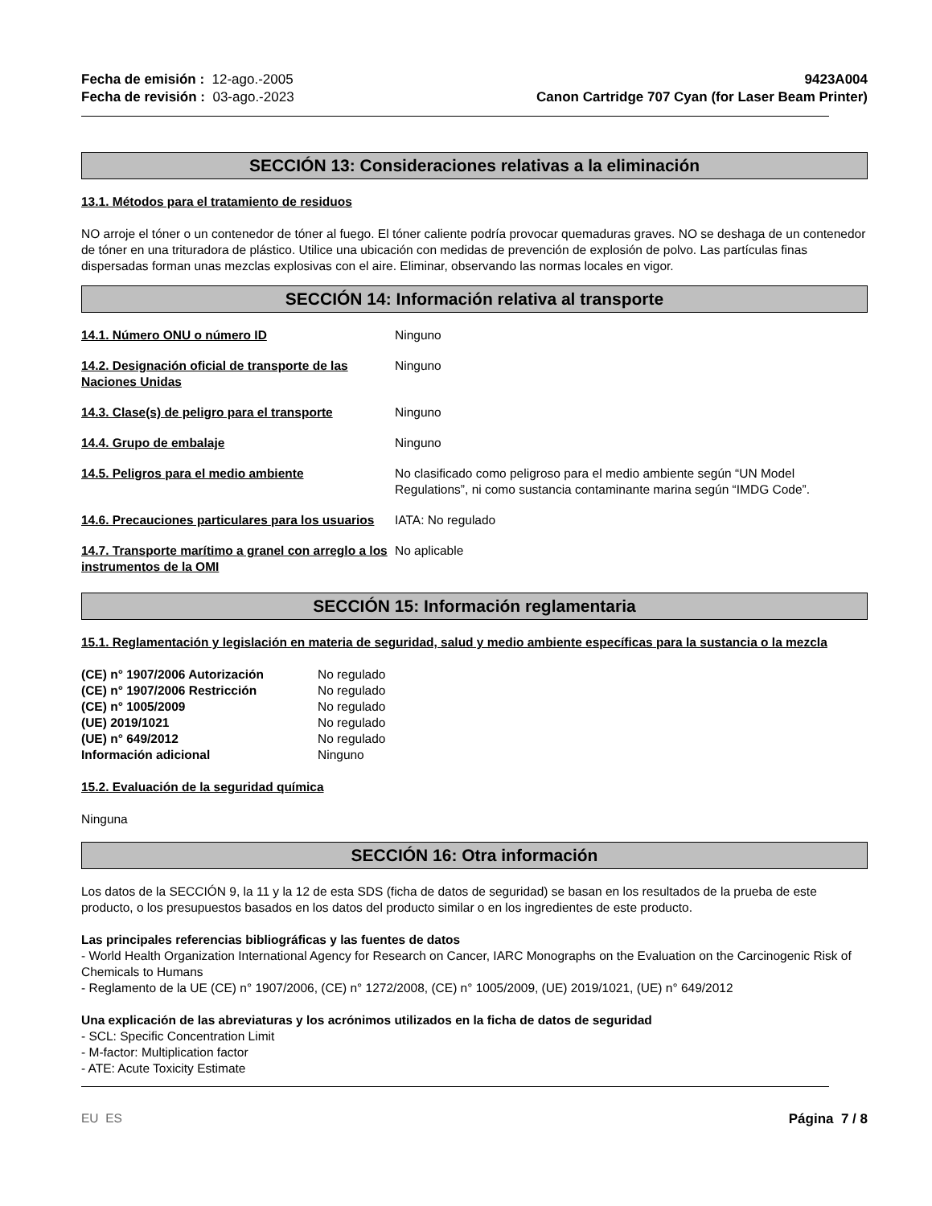Fecha de emisión : 12-ago.-2005
Fecha de revisión : 03-ago.-2023
9423A004
Canon Cartridge 707 Cyan (for Laser Beam Printer)
SECCIÓN 13: Consideraciones relativas a la eliminación
13.1. Métodos para el tratamiento de residuos
NO arroje el tóner o un contenedor de tóner al fuego. El tóner caliente podría provocar quemaduras graves. NO se deshaga de un contenedor de tóner en una trituradora de plástico. Utilice una ubicación con medidas de prevención de explosión de polvo. Las partículas finas dispersadas forman unas mezclas explosivas con el aire. Eliminar, observando las normas locales en vigor.
SECCIÓN 14: Información relativa al transporte
| 14.1. Número ONU o número ID | Ninguno |
| 14.2. Designación oficial de transporte de las Naciones Unidas | Ninguno |
| 14.3. Clase(s) de peligro para el transporte | Ninguno |
| 14.4. Grupo de embalaje | Ninguno |
| 14.5. Peligros para el medio ambiente | No clasificado como peligroso para el medio ambiente según “UN Model Regulations”, ni como sustancia contaminante marina según “IMDG Code”. |
| 14.6. Precauciones particulares para los usuarios | IATA: No regulado |
| 14.7. Transporte marítimo a granel con arreglo a los instrumentos de la OMI | No aplicable |
SECCIÓN 15: Información reglamentaria
15.1. Reglamentación y legislación en materia de seguridad, salud y medio ambiente específicas para la sustancia o la mezcla
| (CE) n° 1907/2006 Autorización | No regulado |
| (CE) n° 1907/2006 Restricción | No regulado |
| (CE) n° 1005/2009 | No regulado |
| (UE) 2019/1021 | No regulado |
| (UE) n° 649/2012 | No regulado |
| Información adicional | Ninguno |
15.2. Evaluación de la seguridad química
Ninguna
SECCIÓN 16: Otra información
Los datos de la SECCIÓN 9, la 11 y la 12 de esta SDS (ficha de datos de seguridad) se basan en los resultados de la prueba de este producto, o los presupuestos basados en los datos del producto similar o en los ingredientes de este producto.
Las principales referencias bibliográficas y las fuentes de datos
- World Health Organization International Agency for Research on Cancer, IARC Monographs on the Evaluation on the Carcinogenic Risk of Chemicals to Humans
- Reglamento de la UE (CE) n° 1907/2006, (CE) n° 1272/2008, (CE) n° 1005/2009, (UE) 2019/1021, (UE) n° 649/2012
Una explicación de las abreviaturas y los acrónimos utilizados en la ficha de datos de seguridad
- SCL: Specific Concentration Limit
- M-factor: Multiplication factor
- ATE: Acute Toxicity Estimate
EU ES Página 7 / 8